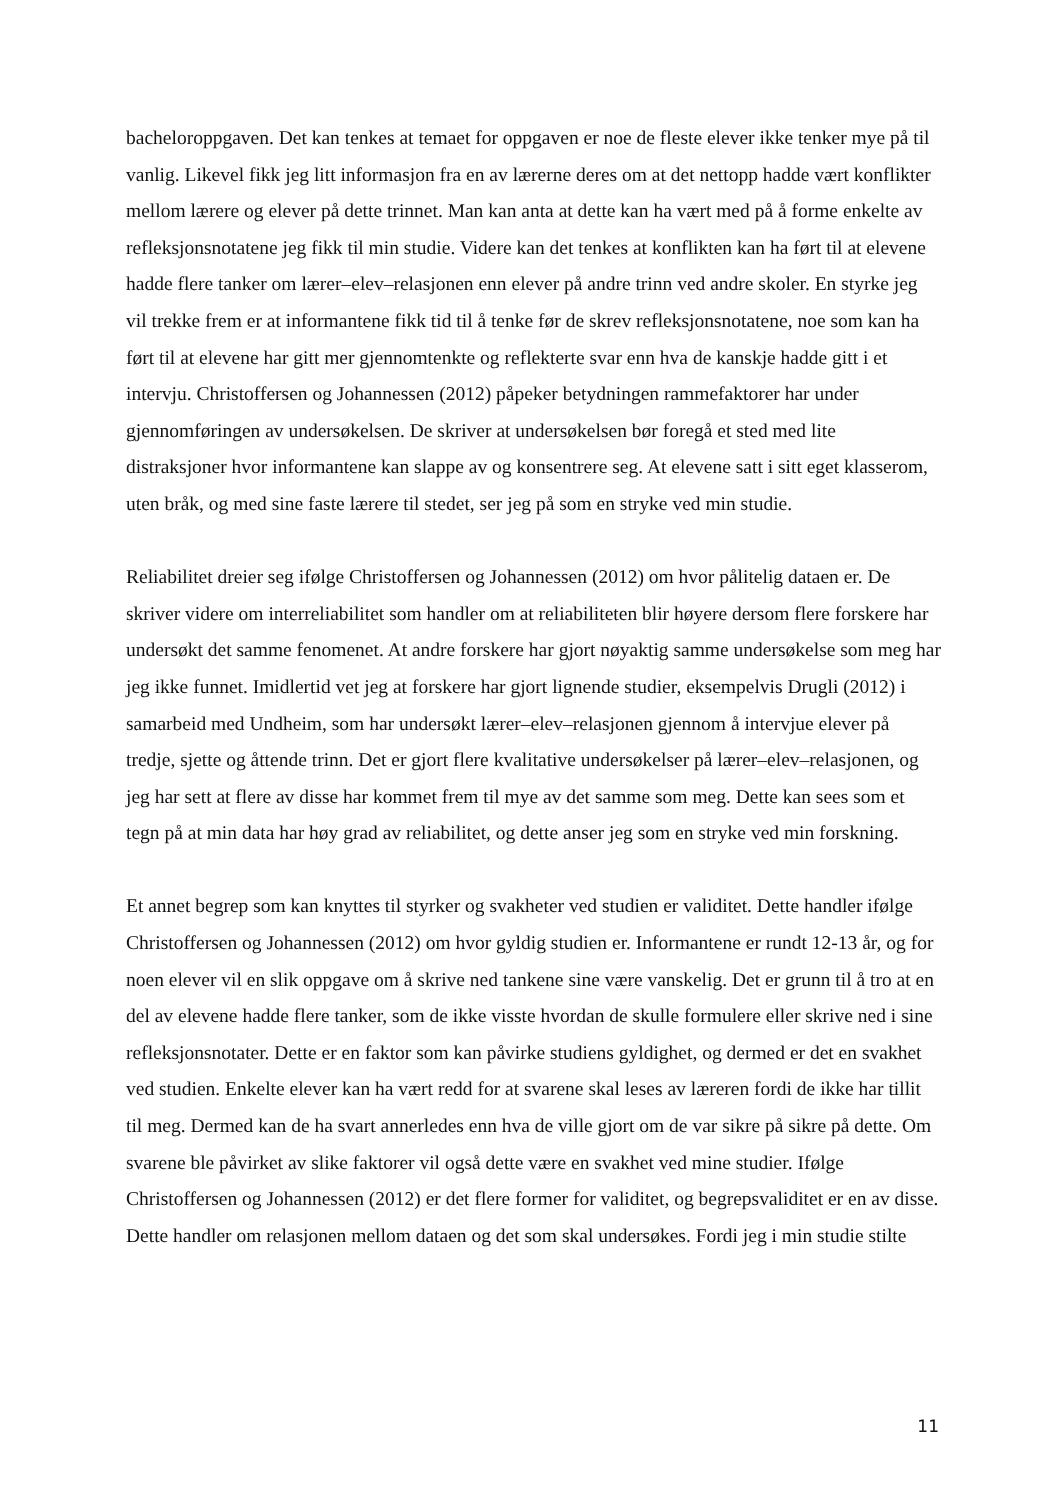bacheloroppgaven. Det kan tenkes at temaet for oppgaven er noe de fleste elever ikke tenker mye på til vanlig. Likevel fikk jeg litt informasjon fra en av lærerne deres om at det nettopp hadde vært konflikter mellom lærere og elever på dette trinnet. Man kan anta at dette kan ha vært med på å forme enkelte av refleksjonsnotatene jeg fikk til min studie. Videre kan det tenkes at konflikten kan ha ført til at elevene hadde flere tanker om lærer–elev–relasjonen enn elever på andre trinn ved andre skoler. En styrke jeg vil trekke frem er at informantene fikk tid til å tenke før de skrev refleksjonsnotatene, noe som kan ha ført til at elevene har gitt mer gjennomtenkte og reflekterte svar enn hva de kanskje hadde gitt i et intervju. Christoffersen og Johannessen (2012) påpeker betydningen rammefaktorer har under gjennomføringen av undersøkelsen. De skriver at undersøkelsen bør foregå et sted med lite distraksjoner hvor informantene kan slappe av og konsentrere seg. At elevene satt i sitt eget klasserom, uten bråk, og med sine faste lærere til stedet, ser jeg på som en stryke ved min studie.
Reliabilitet dreier seg ifølge Christoffersen og Johannessen (2012) om hvor pålitelig dataen er. De skriver videre om interreliabilitet som handler om at reliabiliteten blir høyere dersom flere forskere har undersøkt det samme fenomenet. At andre forskere har gjort nøyaktig samme undersøkelse som meg har jeg ikke funnet. Imidlertid vet jeg at forskere har gjort lignende studier, eksempelvis Drugli (2012) i samarbeid med Undheim, som har undersøkt lærer–elev–relasjonen gjennom å intervjue elever på tredje, sjette og åttende trinn. Det er gjort flere kvalitative undersøkelser på lærer–elev–relasjonen, og jeg har sett at flere av disse har kommet frem til mye av det samme som meg. Dette kan sees som et tegn på at min data har høy grad av reliabilitet, og dette anser jeg som en stryke ved min forskning.
Et annet begrep som kan knyttes til styrker og svakheter ved studien er validitet. Dette handler ifølge Christoffersen og Johannessen (2012) om hvor gyldig studien er. Informantene er rundt 12-13 år, og for noen elever vil en slik oppgave om å skrive ned tankene sine være vanskelig. Det er grunn til å tro at en del av elevene hadde flere tanker, som de ikke visste hvordan de skulle formulere eller skrive ned i sine refleksjonsnotater. Dette er en faktor som kan påvirke studiens gyldighet, og dermed er det en svakhet ved studien. Enkelte elever kan ha vært redd for at svarene skal leses av læreren fordi de ikke har tillit til meg. Dermed kan de ha svart annerledes enn hva de ville gjort om de var sikre på sikre på dette. Om svarene ble påvirket av slike faktorer vil også dette være en svakhet ved mine studier. Ifølge Christoffersen og Johannessen (2012) er det flere former for validitet, og begrepsvaliditet er en av disse. Dette handler om relasjonen mellom dataen og det som skal undersøkes. Fordi jeg i min studie stilte
11